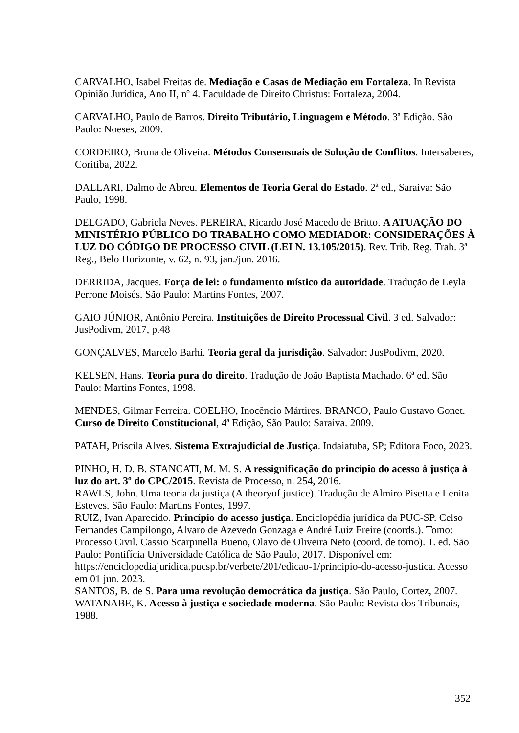CARVALHO, Isabel Freitas de. Mediação e Casas de Mediação em Fortaleza. In Revista Opinião Jurídica, Ano II, nº 4. Faculdade de Direito Christus: Fortaleza, 2004.
CARVALHO, Paulo de Barros. Direito Tributário, Linguagem e Método. 3ª Edição. São Paulo: Noeses, 2009.
CORDEIRO, Bruna de Oliveira. Métodos Consensuais de Solução de Conflitos. Intersaberes, Coritiba, 2022.
DALLARI, Dalmo de Abreu. Elementos de Teoria Geral do Estado. 2ª ed., Saraiva: São Paulo, 1998.
DELGADO, Gabriela Neves. PEREIRA, Ricardo José Macedo de Britto. A ATUAÇÃO DO MINISTÉRIO PÚBLICO DO TRABALHO COMO MEDIADOR: CONSIDERAÇÕES À LUZ DO CÓDIGO DE PROCESSO CIVIL (LEI N. 13.105/2015). Rev. Trib. Reg. Trab. 3ª Reg., Belo Horizonte, v. 62, n. 93, jan./jun. 2016.
DERRIDA, Jacques. Força de lei: o fundamento místico da autoridade. Tradução de Leyla Perrone Moisés. São Paulo: Martins Fontes, 2007.
GAIO JÚNIOR, Antônio Pereira. Instituições de Direito Processual Civil. 3 ed. Salvador: JusPodivm, 2017, p.48
GONÇALVES, Marcelo Barhi. Teoria geral da jurisdição. Salvador: JusPodivm, 2020.
KELSEN, Hans. Teoria pura do direito. Tradução de João Baptista Machado. 6ª ed. São Paulo: Martins Fontes, 1998.
MENDES, Gilmar Ferreira. COELHO, Inocêncio Mártires. BRANCO, Paulo Gustavo Gonet. Curso de Direito Constitucional, 4ª Edição, São Paulo: Saraiva. 2009.
PATAH, Priscila Alves. Sistema Extrajudicial de Justiça. Indaiatuba, SP; Editora Foco, 2023.
PINHO, H. D. B. STANCATI, M. M. S. A ressignificação do princípio do acesso à justiça à luz do art. 3º do CPC/2015. Revista de Processo, n. 254, 2016.
RAWLS, John. Uma teoria da justiça (A theoryof justice). Tradução de Almiro Pisetta e Lenita Esteves. São Paulo: Martins Fontes, 1997.
RUIZ, Ivan Aparecido. Princípio do acesso justiça. Enciclopédia jurídica da PUC-SP. Celso Fernandes Campilongo, Alvaro de Azevedo Gonzaga e André Luiz Freire (coords.). Tomo: Processo Civil. Cassio Scarpinella Bueno, Olavo de Oliveira Neto (coord. de tomo). 1. ed. São Paulo: Pontifícia Universidade Católica de São Paulo, 2017. Disponível em: https://enciclopediajuridica.pucsp.br/verbete/201/edicao-1/principio-do-acesso-justica. Acesso em 01 jun. 2023.
SANTOS, B. de S. Para uma revolução democrática da justiça. São Paulo, Cortez, 2007.
WATANABE, K. Acesso à justiça e sociedade moderna. São Paulo: Revista dos Tribunais, 1988.
352